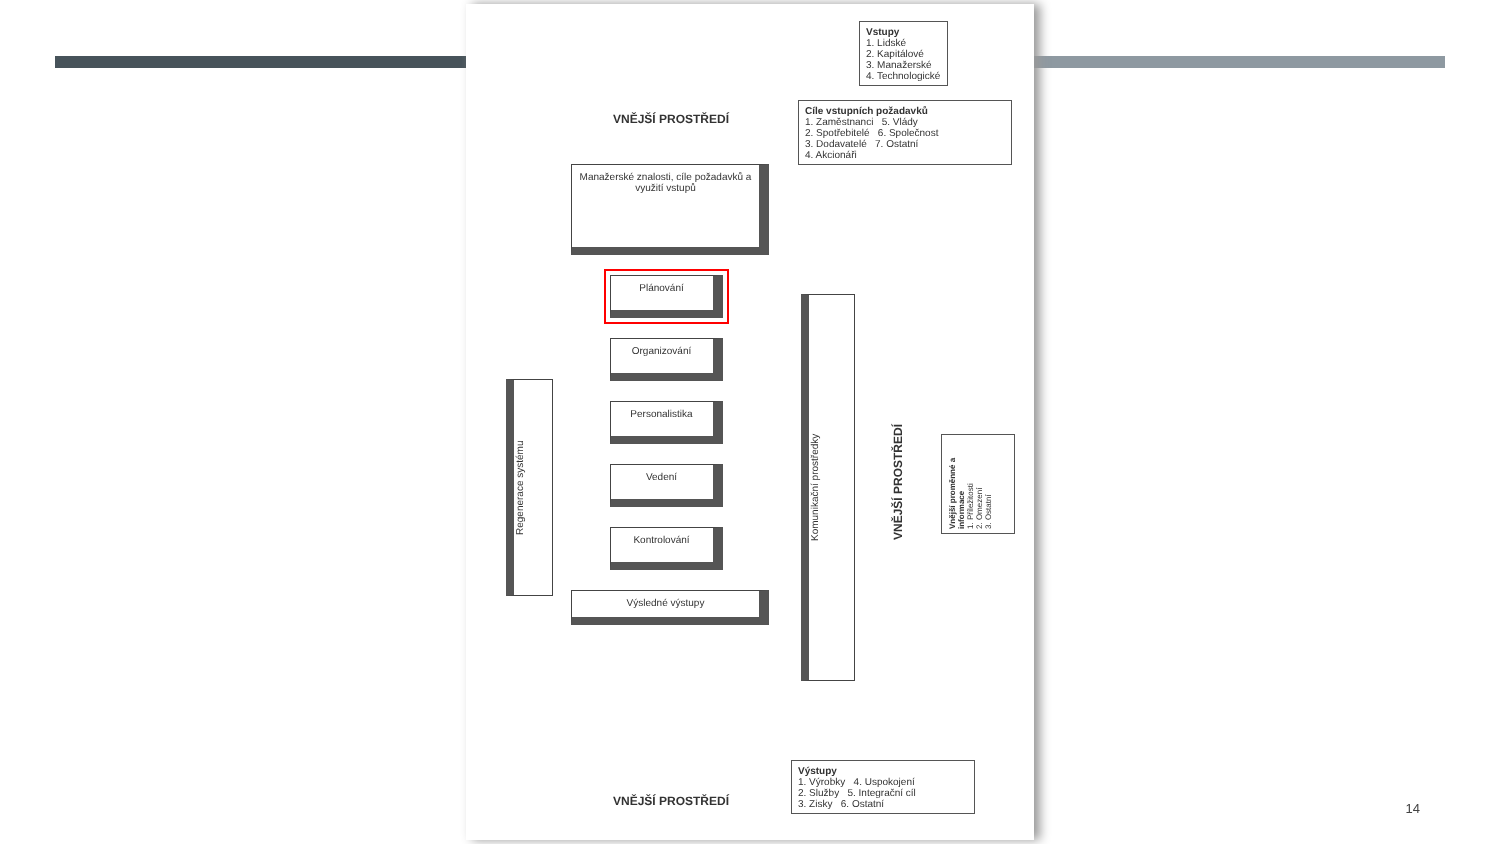Vstupy
1. Lidské
2. Kapitálové
3. Manažerské
4. Technologické
Cíle vstupních požadavků
1. Zaměstnanci 5. Vlády
2. Spotřebitelé 6. Společnost
3. Dodavatelé 7. Ostatní
4. Akcionáři
VNĚJŠÍ PROSTŘEDÍ
Manažerské znalosti, cíle požadavků a využití vstupů
Plánování
Organizování
Personalistika
Vedení
Kontrolování
Výsledné výstupy
Regenerace systému
Komunikační prostředky
VNĚJŠÍ PROSTŘEDÍ
Vnější proměnné a informace
1. Příležitosti
2. Omezení
3. Ostatní
VNĚJŠÍ PROSTŘEDÍ
Výstupy
1. Výrobky 4. Uspokojení
2. Služby 5. Integrační cíl
3. Zisky 6. Ostatní
14